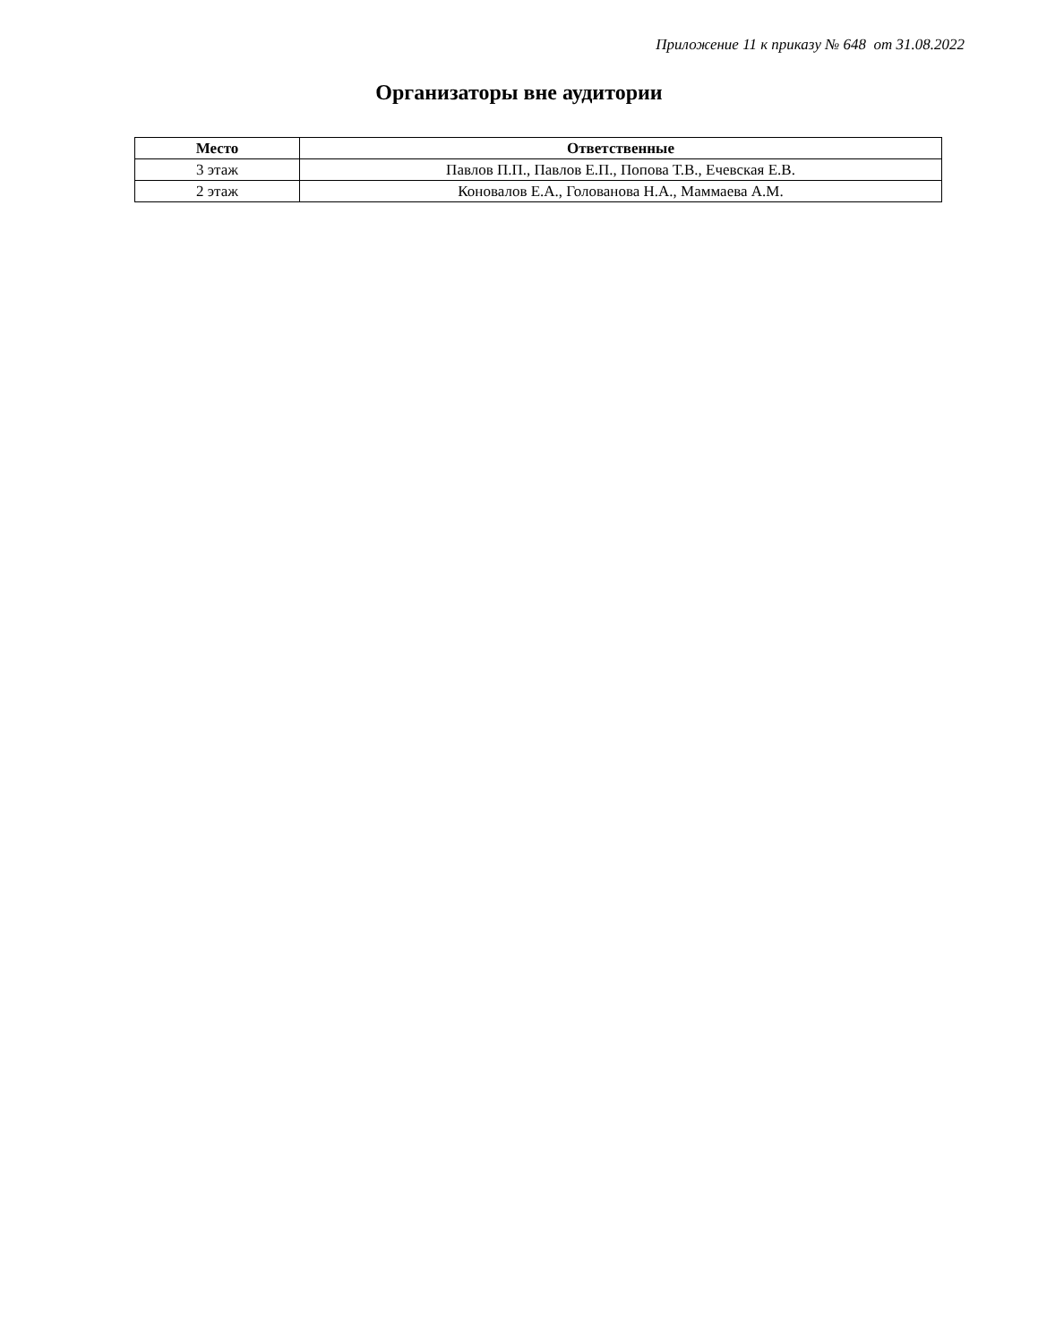Приложение 11 к приказу № 648 от 31.08.2022
Организаторы вне аудитории
| Место | Ответственные |
| --- | --- |
| 3 этаж | Павлов П.П., Павлов Е.П., Попова Т.В., Ечевская Е.В. |
| 2 этаж | Коновалов Е.А., Голованова Н.А., Маммаева А.М. |